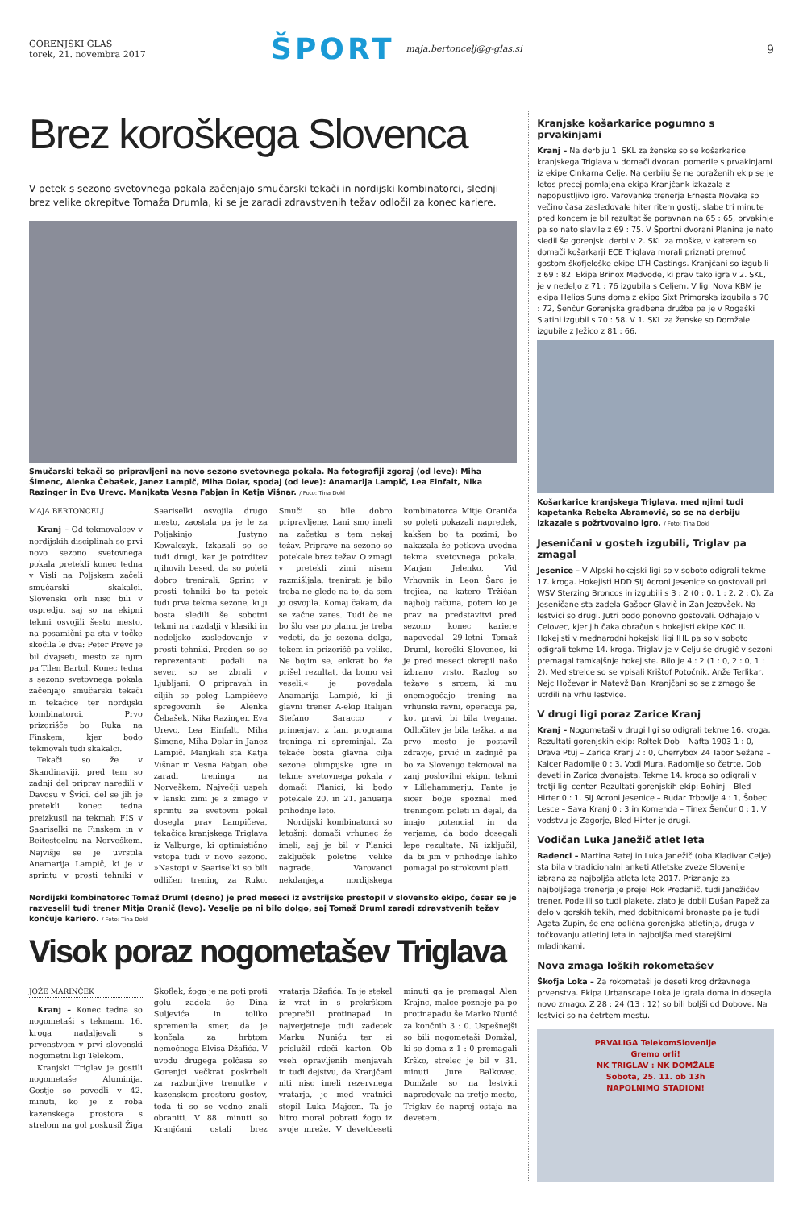GORENJSKI GLAS
torek, 21. novembra 2017
ŠPORT
maja.bertoncelj@g-glas.si
9
Brez koroškega Slovenca
V petek s sezono svetovnega pokala začenjajo smučarski tekači in nordijski kombinatorci, slednji brez velike okrepitve Tomaža Drumla, ki se je zaradi zdravstvenih težav odločil za konec kariere.
Smučarski tekači so pripravljeni na novo sezono svetovnega pokala. Na fotografiji zgoraj (od leve): Miha Šimenc, Alenka Čebašek, Janez Lampič, Miha Dolar, spodaj (od leve): Anamarija Lampič, Lea Einfalt, Nika Razinger in Eva Urevc. Manjkata Vesna Fabjan in Katja Višnar. / Foto: Tina Dokl
MAJA BERTONCELJ
Kranj – Od tekmovalcev v nordijskih disciplinah so prvi novo sezono svetovnega pokala pretekli konec tedna v Visli na Poljskem začeli smučarski skakalci. Slovenski orli niso bili v ospredju, saj so na ekipni tekmi osvojili šesto mesto, na posamični pa sta v točke skočila le dva: Peter Prevc je bil dvajseti, mesto za njim pa Tilen Bartol. Konec tedna s sezono svetovnega pokala začenjajo smučarski tekači in tekačice ter nordijski kombinatorci. Prvo prizorišče bo Ruka na Finskem, kjer bodo tekmovali tudi skakalci.
Tekači so že v Skandinaviji, pred tem so zadnji del priprav naredili v Davosu v Švici, del se jih je pretekli konec tedna preizkusil na tekmah FIS v Saariselki na Finskem in v Beitestoelnu na Norveškem. Najvišje se je uvrstila Anamarija Lampič, ki je v sprintu v prosti tehniki v Saariselki osvojila drugo mesto, zaostala pa je le za Poljakinjo Justyno Kowalczyk. Izkazali so se tudi drugi, kar je potrditev njihovih besed, da so poleti dobro trenirali. Sprint v prosti tehniki bo ta petek tudi prva tekma sezone, ki ji bosta sledili še sobotni tekmi na razdalji v klasiki in nedeljsko zasledovanje v prosti tehniki. Preden so se reprezentanti podali na sever, so se zbrali v Ljubljani. O pripravah in ciljih so poleg Lampičeve spregovorili še Alenka Čebašek, Nika Razinger, Eva Urevc, Lea Einfalt, Miha Šimenc, Miha Dolar in Janez Lampič. Manjkali sta Katja Višnar in Vesna Fabjan, obe zaradi treninga na Norveškem. Največji uspeh v lanski zimi je z zmago v sprintu za svetovni pokal dosegla prav Lampičeva, tekačica kranjskega Triglava iz Valburge, ki optimistično vstopa tudi v novo sezono. »Nastopi v Saariselki so bili odličen trening za Ruko. Smuči so bile dobro pripravljene. Lani smo imeli na začetku s tem nekaj težav. Priprave na sezono so potekale brez težav. O zmagi v pretekli zimi nisem razmišljala, trenirati je bilo treba ne glede na to, da sem jo osvojila. Komaj čakam, da se začne zares. Tudi če ne bo šlo vse po planu, je treba vedeti, da je sezona dolga, tekem in prizorišč pa veliko. Ne bojim se, enkrat bo že prišel rezultat, da bomo vsi veseli,« je povedala Anamarija Lampič, ki ji glavni trener A-ekip Italijan Stefano Saracco v primerjavi z lani programa treninga ni spreminjal. Za tekače bosta glavna cilja sezone olimpijske igre in tekme svetovnega pokala v domači Planici, ki bodo potekale 20. in 21. januarja prihodnje leto.
Nordijski kombinatorci so letošnji domači vrhunec že imeli, saj je bil v Planici zaključek poletne velike nagrade. Varovanci nekdanjega nordijskega kombinatorca Mitje Oraniča so poleti pokazali napredek, kakšen bo ta pozimi, bo nakazala že petkova uvodna tekma svetovnega pokala. Marjan Jelenko, Vid Vrhovnik in Leon Šarc je trojica, na katero Tržičan najbolj računa, potem ko je prav na predstavitvi pred sezono konec kariere napovedal 29-letni Tomaž Druml, koroški Slovenec, ki je pred meseci okrepil našo izbrano vrsto. Razlog so težave s srcem, ki mu onemogočajo trening na vrhunski ravni, operacija pa, kot pravi, bi bila tvegana. Odločitev je bila težka, a na prvo mesto je postavil zdravje, prvič in zadnjič pa bo za Slovenijo tekmoval na zanj poslovilni ekipni tekmi v Lillehammerju. Fante je sicer bolje spoznal med treningom poleti in dejal, da imajo potencial in da verjame, da bodo dosegali lepe rezultate. Ni izključil, da bi jim v prihodnje lahko pomagal po strokovni plati.
Nordijski kombinatorec Tomaž Druml (desno) je pred meseci iz avstrijske prestopil v slovensko ekipo, česar se je razveselil tudi trener Mitja Oranič (levo). Veselje pa ni bilo dolgo, saj Tomaž Druml zaradi zdravstvenih težav končuje kariero. / Foto: Tina Dokl
Visok poraz nogometašev Triglava
JOŽE MARINČEK
Kranj – Konec tedna so nogometaši s tekmami 16. kroga nadaljevali s prvenstvom v prvi slovenski nogometni ligi Telekom.
Kranjski Triglav je gostili nogometaše Aluminija. Gostje so povedli v 42. minuti, ko je z roba kazenskega prostora s strelom na gol poskusil Žiga Škoflek, žoga je na poti proti golu zadela še Dina Suljevića in toliko spremenila smer, da je končala za hrbtom nemočnega Elvisa Džafića. V uvodu drugega polčasa so Gorenjci večkrat poskrbeli za razburljive trenutke v kazenskem prostoru gostov, toda ti so se vedno znali obraniti. V 88. minuti so Kranjčani ostali brez vratarja Džafića. Ta je stekel iz vrat in s prekrškom preprečil protinapad in najverjetneje tudi zadetek Marku Nuniću ter si prislužil rdeči karton. Ob vseh opravljenih menjavah in tudi dejstvu, da Kranjčani niti niso imeli rezervnega vratarja, je med vratnici stopil Luka Majcen. Ta je hitro moral pobrati žogo iz svoje mreže. V devetdeseti minuti ga je premagal Alen Krajnc, malce pozneje pa po protinapadu še Marko Nunić za končnih 3 : 0. Uspešnejši so bili nogometaši Domžal, ki so doma z 1 : 0 premagali Krško, strelec je bil v 31. minuti Jure Balkovec. Domžale so na lestvici napredovale na tretje mesto, Triglav še naprej ostaja na devetem.
Kranjske košarkarice pogumno s prvakinjami
Kranj – Na derbiju 1. SKL za ženske so se košarkarice kranjskega Triglava v domači dvorani pomerile s prvakinjami iz ekipe Cinkarna Celje. Na derbiju še ne poraženih ekip se je letos precej pomlajena ekipa Kranjčank izkazala z nepopustljivo igro. Varovanke trenerja Ernesta Novaka so večino časa zasledovale hiter ritem gostij, slabe tri minute pred koncem je bil rezultat še poravnan na 65 : 65, prvakinje pa so nato slavile z 69 : 75. V Športni dvorani Planina je nato sledil še gorenjski derbi v 2. SKL za moške, v katerem so domači košarkarji ECE Triglava morali priznati premoč gostom škofjeloške ekipe LTH Castings. Kranjčani so izgubili z 69 : 82. Ekipa Brinox Medvode, ki prav tako igra v 2. SKL, je v nedeljo z 71 : 76 izgubila s Celjem. V ligi Nova KBM je ekipa Helios Suns doma z ekipo Sixt Primorska izgubila s 70 : 72, Šenčur Gorenjska gradbena družba pa je v Rogaški Slatini izgubil s 70 : 58. V 1. SKL za ženske so Domžale izgubile z Ježico z 81 : 66.
Košarkarice kranjskega Triglava, med njimi tudi kapetanka Rebeka Abramovič, so se na derbiju izkazale s požrtvovalno igro. / Foto: Tina Dokl
Jeseničani v gosteh izgubili, Triglav pa zmagal
Jesenice – V Alpski hokejski ligi so v soboto odigrali tekme 17. kroga. Hokejisti HDD SIJ Acroni Jesenice so gostovali pri WSV Sterzing Broncos in izgubili s 3 : 2 (0 : 0, 1 : 2, 2 : 0). Za Jeseničane sta zadela Gašper Glavič in Žan Jezovšek. Na lestvici so drugi. Jutri bodo ponovno gostovali. Odhajajo v Celovec, kjer jih čaka obračun s hokejisti ekipe KAC II. Hokejisti v mednarodni hokejski ligi IHL pa so v soboto odigrali tekme 14. kroga. Triglav je v Celju še drugič v sezoni premagal tamkajšnje hokejiste. Bilo je 4 : 2 (1 : 0, 2 : 0, 1 : 2). Med strelce so se vpisali Krištof Potočnik, Anže Terlikar, Nejc Hočevar in Matevž Ban. Kranjčani so se z zmago še utrdili na vrhu lestvice.
V drugi ligi poraz Zarice Kranj
Kranj – Nogometaši v drugi ligi so odigrali tekme 16. kroga. Rezultati gorenjskih ekip: Roltek Dob – Nafta 1903 1 : 0, Drava Ptuj – Zarica Kranj 2 : 0, Cherrybox 24 Tabor Sežana – Kalcer Radomlje 0 : 3. Vodi Mura, Radomlje so četrte, Dob deveti in Zarica dvanajsta. Tekme 14. kroga so odigrali v tretji ligi center. Rezultati gorenjskih ekip: Bohinj – Bled Hirter 0 : 1, SIJ Acroni Jesenice – Rudar Trbovlje 4 : 1, Šobec Lesce – Sava Kranj 0 : 3 in Komenda – Tinex Šenčur 0 : 1. V vodstvu je Zagorje, Bled Hirter je drugi.
Vodičan Luka Janežič atlet leta
Radenci – Martina Ratej in Luka Janežič (oba Kladivar Celje) sta bila v tradicionalni anketi Atletske zveze Slovenije izbrana za najboljša atleta leta 2017. Priznanje za najboljšega trenerja je prejel Rok Predanič, tudi Janežičev trener. Podelili so tudi plakete, zlato je dobil Dušan Papež za delo v gorskih tekih, med dobitnicami bronaste pa je tudi Agata Zupin, še ena odlična gorenjska atletinja, druga v točkovanju atletinj leta in najboljša med starejšimi mladinkami.
Nova zmaga loških rokometašev
Škofja Loka – Za rokometaši je deseti krog državnega prvenstva. Ekipa Urbanscape Loka je igrala doma in dosegla novo zmago. Z 28 : 24 (13 : 12) so bili boljši od Dobove. Na lestvici so na četrtem mestu.
PRVALIGA TelekomSlovenije
Gremo orli!
NK TRIGLAV : NK DOMŽALE
Sobota, 25. 11. ob 13h
NAPOLNIMO STADION!